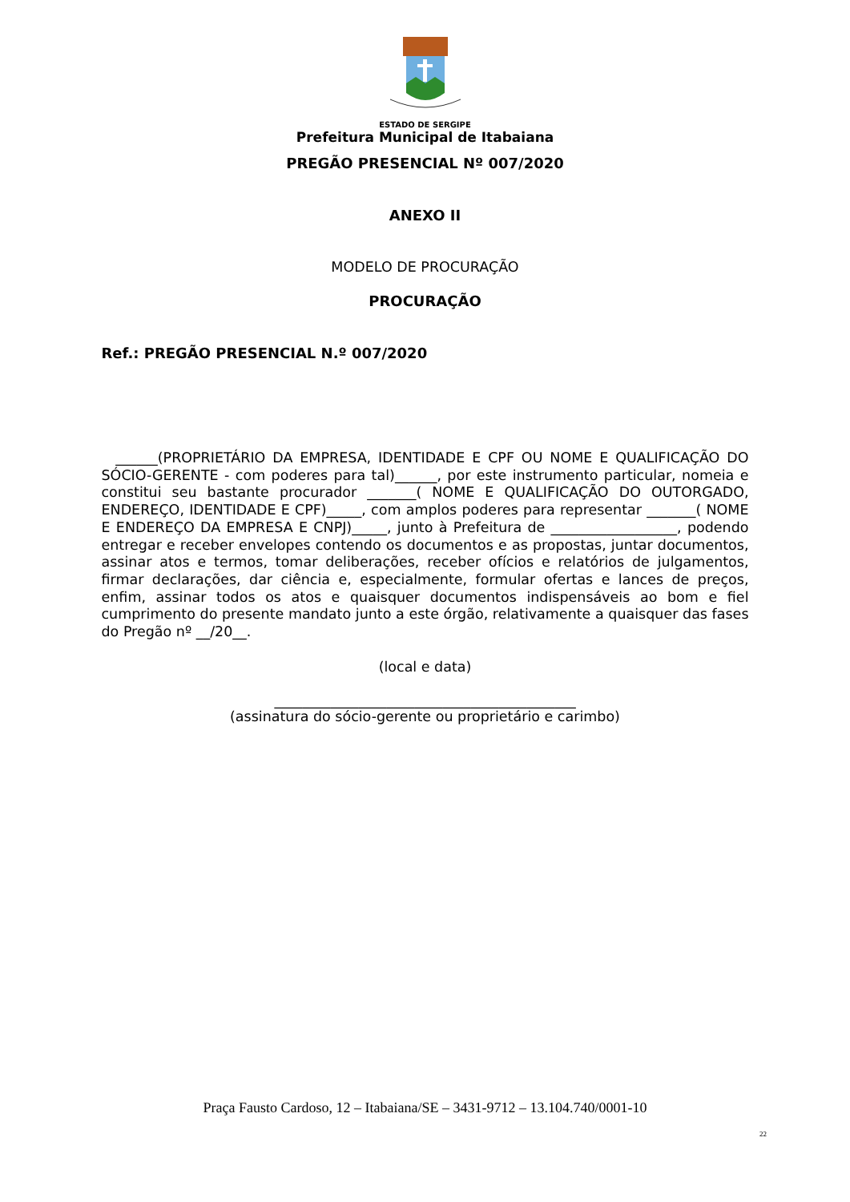ESTADO DE SERGIPE
Prefeitura Municipal de Itabaiana
PREGÃO PRESENCIAL Nº 007/2020
ANEXO II
MODELO DE PROCURAÇÃO
PROCURAÇÃO
Ref.: PREGÃO PRESENCIAL N.º 007/2020
______(PROPRIETÁRIO DA EMPRESA, IDENTIDADE E CPF OU NOME E QUALIFICAÇÃO DO SÓCIO-GERENTE - com poderes para tal)______, por este instrumento particular, nomeia e constitui seu bastante procurador _______( NOME E QUALIFICAÇÃO DO OUTORGADO, ENDEREÇO, IDENTIDADE E CPF)_____, com amplos poderes para representar _______( NOME E ENDEREÇO DA EMPRESA E CNPJ)_____, junto à Prefeitura de __________________, podendo entregar e receber envelopes contendo os documentos e as propostas, juntar documentos, assinar atos e termos, tomar deliberações, receber ofícios e relatórios de julgamentos, firmar declarações, dar ciência e, especialmente, formular ofertas e lances de preços, enfim, assinar todos os atos e quaisquer documentos indispensáveis ao bom e fiel cumprimento do presente mandato junto a este órgão, relativamente a quaisquer das fases do Pregão nº __/20__.
(local e data)
___________________________________________
(assinatura do sócio-gerente ou proprietário e carimbo)
Praça Fausto Cardoso, 12 – Itabaiana/SE – 3431-9712 – 13.104.740/0001-10
22